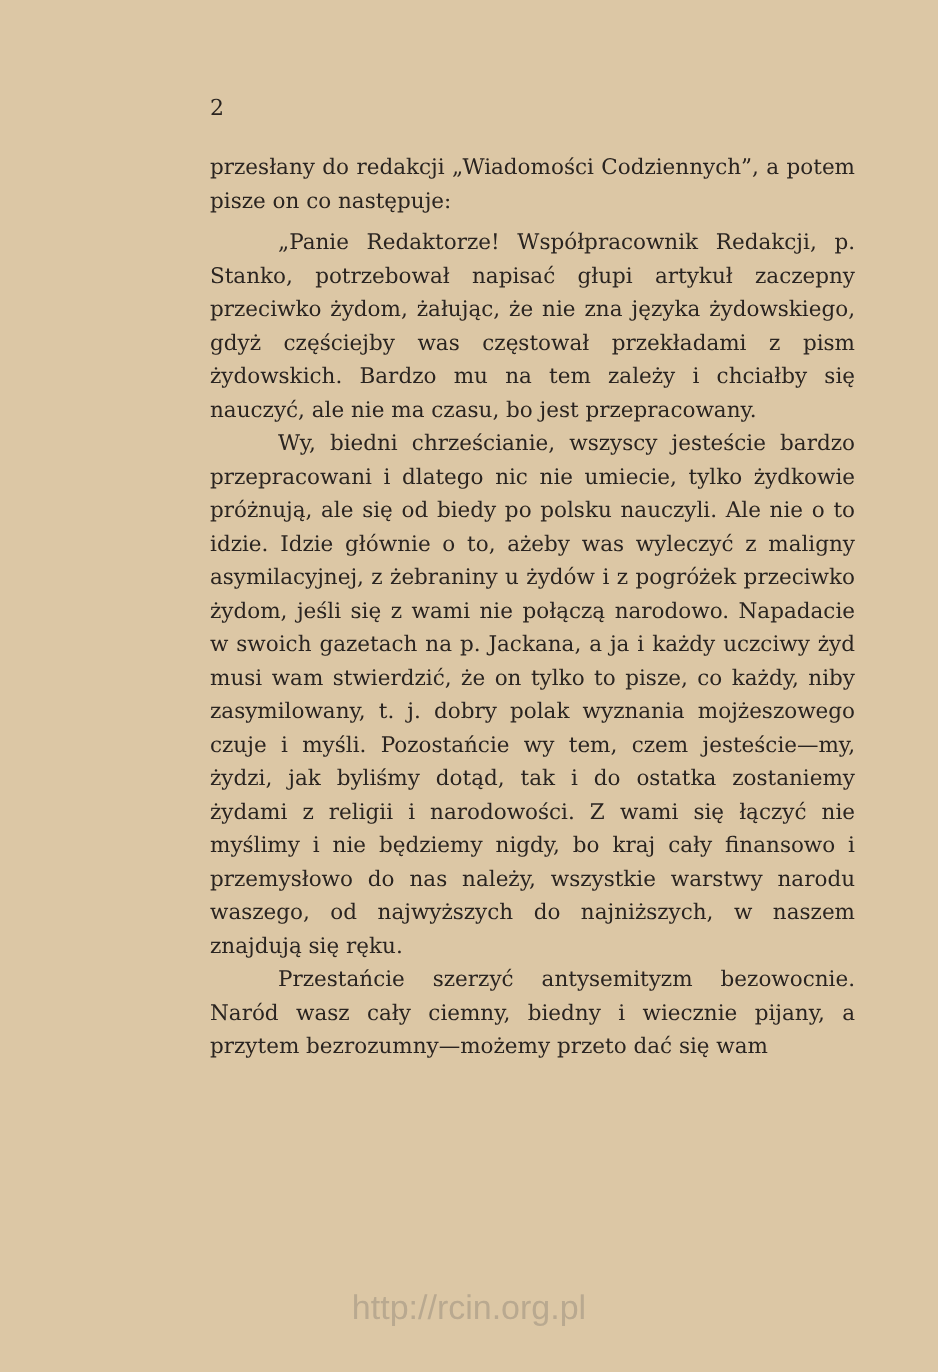2
przesłany do redakcji „Wiadomości Codziennych”, a potem pisze on co następuje:
„Panie Redaktorze! Współpracownik Redakcji, p. Stanko, potrzebował napisać głupi artykuł zaczepny przeciwko żydom, żałując, że nie zna języka żydowskiego, gdyż częściejby was częstował przekładami z pism żydowskich. Bardzo mu na tem zależy i chciałby się nauczyć, ale nie ma czasu, bo jest przepracowany.
Wy, biedni chrześcianie, wszyscy jesteście bardzo przepracowani i dlatego nic nie umiecie, tylko żydkowie próżnują, ale się od biedy po polsku nauczyli. Ale nie o to idzie. Idzie głównie o to, ażeby was wyleczyć z maligny asymilacyjnej, z żebraniny u żydów i z pogróżek przeciwko żydom, jeśli się z wami nie połączą narodowo. Napadacie w swoich gazetach na p. Jackana, a ja i każdy uczciwy żyd musi wam stwierdzić, że on tylko to pisze, co każdy, niby zasymilowany, t. j. dobry polak wyznania mojżeszowego czuje i myśli. Pozostańcie wy tem, czem jesteście—my, żydzi, jak byliśmy dotąd, tak i do ostatka zostaniemy żydami z religii i narodowości. Z wami się łączyć nie myślimy i nie będziemy nigdy, bo kraj cały finansowo i przemysłowo do nas należy, wszystkie warstwy narodu waszego, od najwyższych do najniższych, w naszem znajdują się ręku.
Przestańcie szerzyć antysemityzm bezowocnie. Naród wasz cały ciemny, biedny i wiecznie pijany, a przytem bezrozumny—możemy przeto dać się wam
http://rcin.org.pl